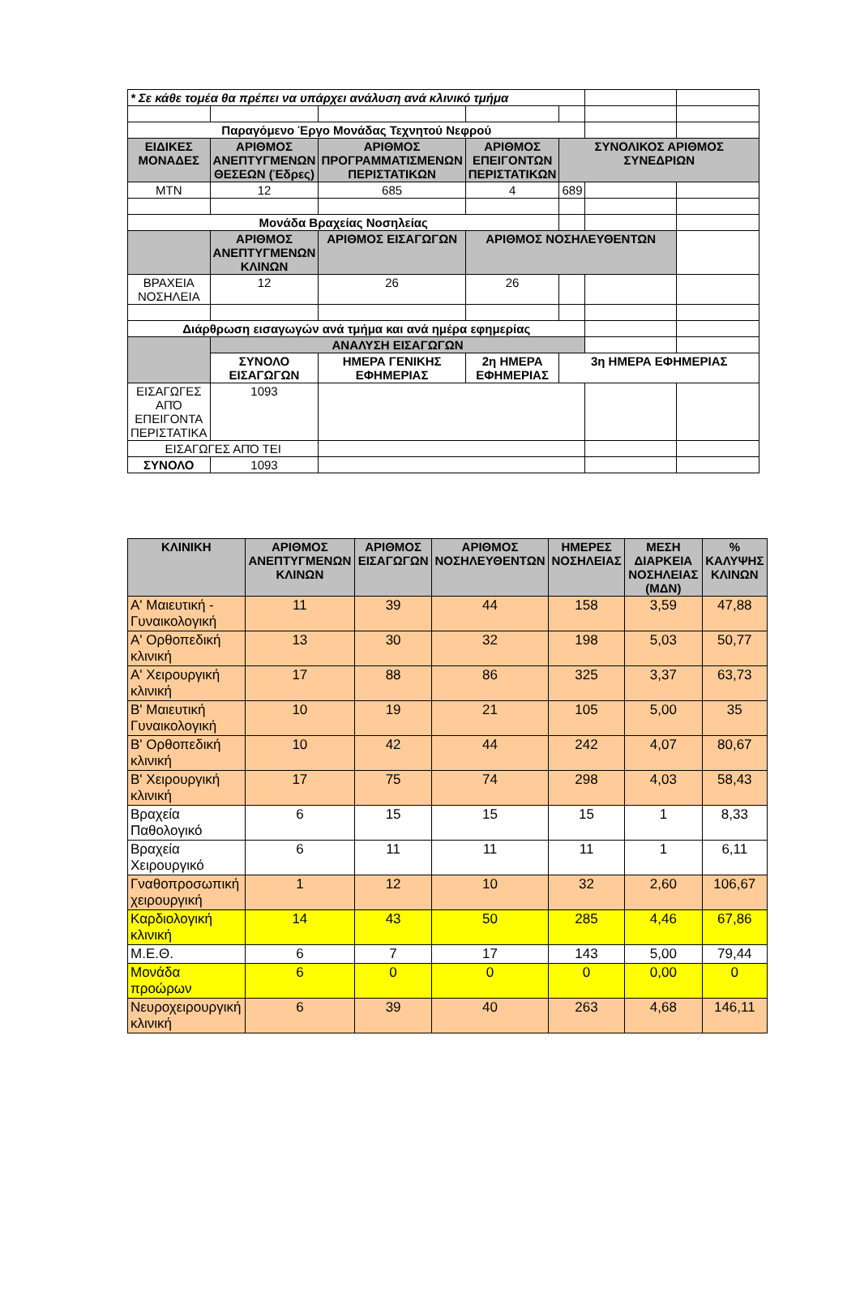| * Σε κάθε τομέα θα πρέπει να υπάρχει ανάλυση ανά κλινικό τμήμα | | | | | | |
| Παραγόμενο Έργο Μονάδας Τεχνητού Νεφρού | | | | | | |
| ΕΙΔΙΚΕΣ ΜΟΝΑΔΕΣ | ΑΡΙΘΜΟΣ ΑΝΕΠΤΥΓΜΕΝΩΝ ΘΕΣΕΩΝ (Έδρες) | ΑΡΙΘΜΟΣ ΠΡΟΓΡΑΜΜΑΤΙΣΜΕΝΩΝ ΠΕΡΙΣΤΑΤΙΚΩΝ | ΑΡΙΘΜΟΣ ΕΠΕΙΓΟΝΤΩΝ ΠΕΡΙΣΤΑΤΙΚΩΝ | ΣΥΝΟΛΙΚΟΣ ΑΡΙΘΜΟΣ ΣΥΝΕΔΡΙΩΝ | | |
| ΜΤΝ | 12 | 685 | 4 | 689 | | |
| Μονάδα Βραχείας Νοσηλείας | | | | | | |
| | ΑΡΙΘΜΟΣ ΑΝΕΠΤΥΓΜΕΝΩΝ ΚΛΙΝΩΝ | ΑΡΙΘΜΟΣ ΕΙΣΑΓΩΓΩΝ | ΑΡΙΘΜΟΣ ΝΟΣΗΛΕΥΘΕΝΤΩΝ | | | |
| ΒΡΑΧΕΙΑ ΝΟΣΗΛΕΙΑ | 12 | 26 | 26 | | | |
| Διάρθρωση εισαγωγών ανά τμήμα και ανά ημέρα εφημερίας | | | | | | |
| | ΑΝΑΛΥΣΗ ΕΙΣΑΓΩΓΩΝ | | | | | |
| | ΣΥΝΟΛΟ ΕΙΣΑΓΩΓΩΝ | ΗΜΕΡΑ ΓΕΝΙΚΗΣ ΕΦΗΜΕΡΙΑΣ | 2η ΗΜΕΡΑ ΕΦΗΜΕΡΙΑΣ | 3η ΗΜΕΡΑ ΕΦΗΜΕΡΙΑΣ | | |
| ΕΙΣΑΓΩΓΕΣ ΑΠΌ ΕΠΕΙΓΟΝΤΑ ΠΕΡΙΣΤΑΤΙΚΑ | 1093 | | | | | |
| ΕΙΣΑΓΩΓΕΣ ΑΠΌ ΤΕΙ | | | | | | |
| ΣΥΝΟΛΟ | 1093 | | | | | |
| ΚΛΙΝΙΚΗ | ΑΡΙΘΜΟΣ ΑΝΕΠΤΥΓΜΕΝΩΝ ΚΛΙΝΩΝ | ΑΡΙΘΜΟΣ ΕΙΣΑΓΩΓΩΝ | ΑΡΙΘΜΟΣ ΝΟΣΗΛΕΥΘΕΝΤΩΝ | ΗΜΕΡΕΣ ΝΟΣΗΛΕΙΑΣ | ΜΕΣΗ ΔΙΑΡΚΕΙΑ ΝΟΣΗΛΕΙΑΣ (ΜΔΝ) | % ΚΑΛΥΨΗΣ ΚΛΙΝΩΝ |
| --- | --- | --- | --- | --- | --- | --- |
| Α' Μαιευτική - Γυναικολογική | 11 | 39 | 44 | 158 | 3,59 | 47,88 |
| Α' Ορθοπεδική κλινική | 13 | 30 | 32 | 198 | 5,03 | 50,77 |
| Α' Χειρουργική κλινική | 17 | 88 | 86 | 325 | 3,37 | 63,73 |
| Β' Μαιευτική Γυναικολογική | 10 | 19 | 21 | 105 | 5,00 | 35 |
| Β' Ορθοπεδική κλινική | 10 | 42 | 44 | 242 | 4,07 | 80,67 |
| Β' Χειρουργική κλινική | 17 | 75 | 74 | 298 | 4,03 | 58,43 |
| Βραχεία Παθολογικό | 6 | 15 | 15 | 15 | 1 | 8,33 |
| Βραχεία Χειρουργικό | 6 | 11 | 11 | 11 | 1 | 6,11 |
| Γναθοπροσωπική χειρουργική | 1 | 12 | 10 | 32 | 2,60 | 106,67 |
| Καρδιολογική κλινική | 14 | 43 | 50 | 285 | 4,46 | 67,86 |
| Μ.Ε.Θ. | 6 | 7 | 17 | 143 | 5,00 | 79,44 |
| Μονάδα προώρων | 6 | 0 | 0 | 0 | 0,00 | 0 |
| Νευροχειρουργική κλινική | 6 | 39 | 40 | 263 | 4,68 | 146,11 |